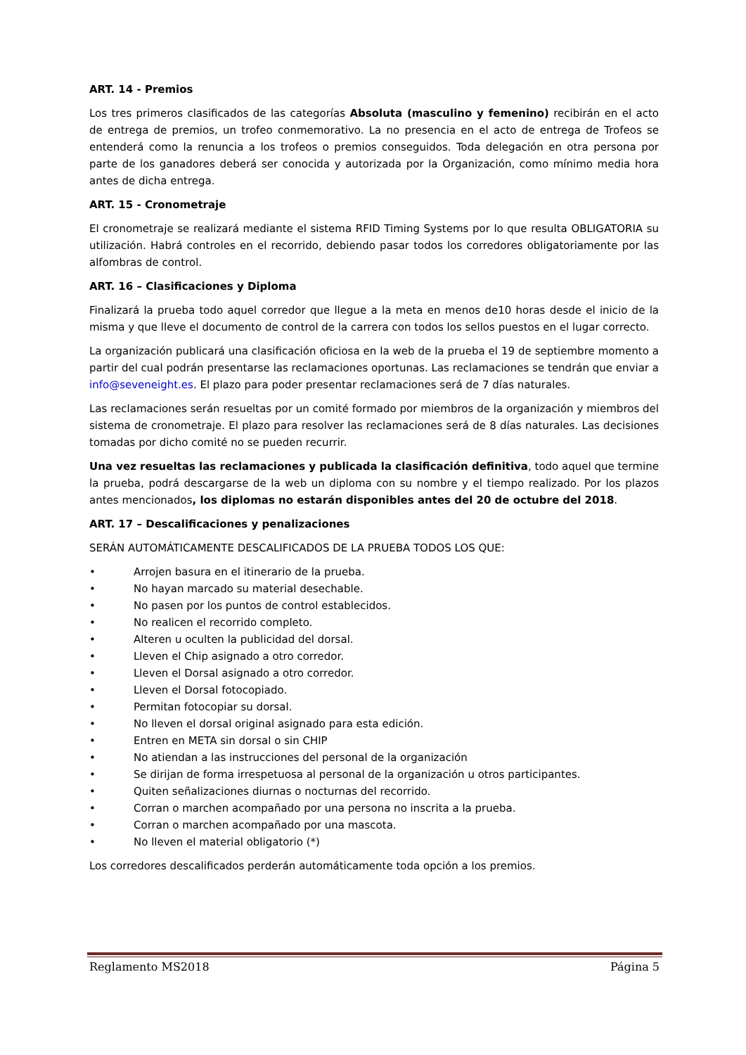ART. 14 - Premios
Los tres primeros clasificados de las categorías Absoluta (masculino y femenino) recibirán en el acto de entrega de premios, un trofeo conmemorativo. La no presencia en el acto de entrega de Trofeos se entenderá como la renuncia a los trofeos o premios conseguidos. Toda delegación en otra persona por parte de los ganadores deberá ser conocida y autorizada por la Organización, como mínimo media hora antes de dicha entrega.
ART. 15 - Cronometraje
El cronometraje se realizará mediante el sistema RFID Timing Systems por lo que resulta OBLIGATORIA su utilización. Habrá controles en el recorrido, debiendo pasar todos los corredores obligatoriamente por las alfombras de control.
ART. 16 – Clasificaciones y Diploma
Finalizará la prueba todo aquel corredor que llegue a la meta en menos de10 horas desde el inicio de la misma y que lleve el documento de control de la carrera con todos los sellos puestos en el lugar correcto.
La organización publicará una clasificación oficiosa en la web de la prueba el 19 de septiembre momento a partir del cual podrán presentarse las reclamaciones oportunas. Las reclamaciones se tendrán que enviar a info@seveneight.es. El plazo para poder presentar reclamaciones será de 7 días naturales.
Las reclamaciones serán resueltas por un comité formado por miembros de la organización y miembros del sistema de cronometraje. El plazo para resolver las reclamaciones será de 8 días naturales. Las decisiones tomadas por dicho comité no se pueden recurrir.
Una vez resueltas las reclamaciones y publicada la clasificación definitiva, todo aquel que termine la prueba, podrá descargarse de la web un diploma con su nombre y el tiempo realizado. Por los plazos antes mencionados, los diplomas no estarán disponibles antes del 20 de octubre del 2018.
ART. 17 – Descalificaciones y penalizaciones
SERÁN AUTOMÁTICAMENTE DESCALIFICADOS DE LA PRUEBA TODOS LOS QUE:
• Arrojen basura en el itinerario de la prueba.
• No hayan marcado su material desechable.
• No pasen por los puntos de control establecidos.
• No realicen el recorrido completo.
• Alteren u oculten la publicidad del dorsal.
• Lleven el Chip asignado a otro corredor.
• Lleven el Dorsal asignado a otro corredor.
• Lleven el Dorsal fotocopiado.
• Permitan fotocopiar su dorsal.
• No lleven el dorsal original asignado para esta edición.
• Entren en META sin dorsal o sin CHIP
• No atiendan a las instrucciones del personal de la organización
• Se dirijan de forma irrespetuosa al personal de la organización u otros participantes.
• Quiten señalizaciones diurnas o nocturnas del recorrido.
• Corran o marchen acompañado por una persona no inscrita a la prueba.
• Corran o marchen acompañado por una mascota.
• No lleven el material obligatorio (*)
Los corredores descalificados perderán automáticamente toda opción a los premios.
Reglamento MS2018 Página 5